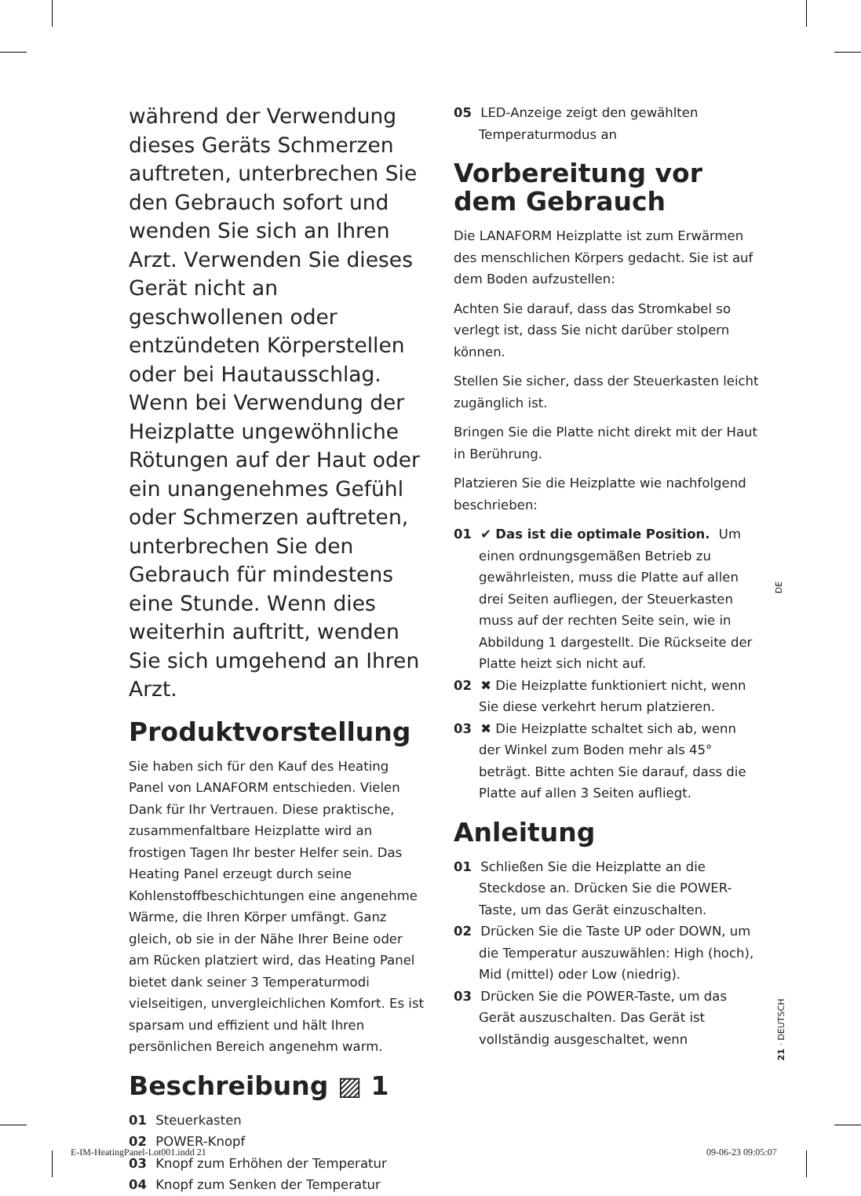während der Verwendung dieses Geräts Schmerzen auftreten, unterbrechen Sie den Gebrauch sofort und wenden Sie sich an Ihren Arzt. Verwenden Sie dieses Gerät nicht an geschwollenen oder entzündeten Körperstellen oder bei Hautausschlag. Wenn bei Verwendung der Heizplatte ungewöhnliche Rötungen auf der Haut oder ein unangenehmes Gefühl oder Schmerzen auftreten, unterbrechen Sie den Gebrauch für mindestens eine Stunde. Wenn dies weiterhin auftritt, wenden Sie sich umgehend an Ihren Arzt.
Produktvorstellung
Sie haben sich für den Kauf des Heating Panel von LANAFORM entschieden. Vielen Dank für Ihr Vertrauen. Diese praktische, zusammenfaltbare Heizplatte wird an frostigen Tagen Ihr bester Helfer sein. Das Heating Panel erzeugt durch seine Kohlenstoffbeschichtungen eine angenehme Wärme, die Ihren Körper umfängt. Ganz gleich, ob sie in der Nähe Ihrer Beine oder am Rücken platziert wird, das Heating Panel bietet dank seiner 3 Temperaturmodi vielseitigen, unvergleichlichen Komfort. Es ist sparsam und effizient und hält Ihren persönlichen Bereich angenehm warm.
Beschreibung ▨ 1
01 Steuerkasten
02 POWER-Knopf
03 Knopf zum Erhöhen der Temperatur
04 Knopf zum Senken der Temperatur
05 LED-Anzeige zeigt den gewählten Temperaturmodus an
Vorbereitung vor dem Gebrauch
Die LANAFORM Heizplatte ist zum Erwärmen des menschlichen Körpers gedacht. Sie ist auf dem Boden aufzustellen:
Achten Sie darauf, dass das Stromkabel so verlegt ist, dass Sie nicht darüber stolpern können.
Stellen Sie sicher, dass der Steuerkasten leicht zugänglich ist.
Bringen Sie die Platte nicht direkt mit der Haut in Berührung.
Platzieren Sie die Heizplatte wie nachfolgend beschrieben:
01 ✔ Das ist die optimale Position. Um einen ordnungsgemäßen Betrieb zu gewährleisten, muss die Platte auf allen drei Seiten aufliegen, der Steuerkasten muss auf der rechten Seite sein, wie in Abbildung 1 dargestellt. Die Rückseite der Platte heizt sich nicht auf.
02 ✖ Die Heizplatte funktioniert nicht, wenn Sie diese verkehrt herum platzieren.
03 ✖ Die Heizplatte schaltet sich ab, wenn der Winkel zum Boden mehr als 45° beträgt. Bitte achten Sie darauf, dass die Platte auf allen 3 Seiten aufliegt.
Anleitung
01 Schließen Sie die Heizplatte an die Steckdose an. Drücken Sie die POWER-Taste, um das Gerät einzuschalten.
02 Drücken Sie die Taste UP oder DOWN, um die Temperatur auszuwählen: High (hoch), Mid (mittel) oder Low (niedrig).
03 Drücken Sie die POWER-Taste, um das Gerät auszuschalten. Das Gerät ist vollständig ausgeschaltet, wenn
DE
21 · DEUTSCH
E-IM-HeatingPanel-Lot001.indd 21
09-06-23 09:05:07